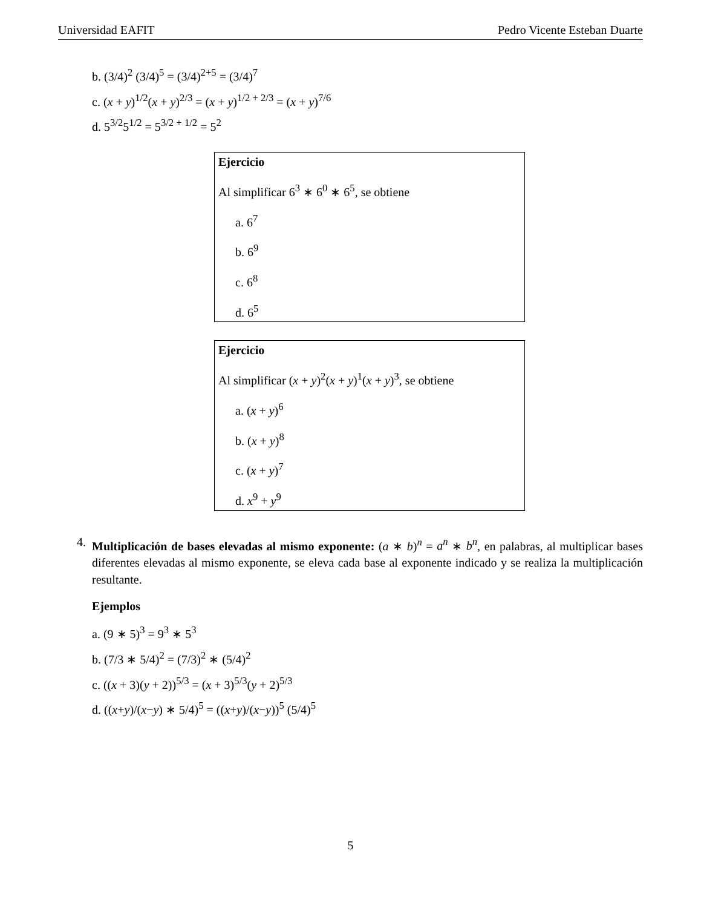Universidad EAFIT Pedro Vicente Esteban Duarte
b. (3/4)<sup>2</sup> (3/4)<sup>5</sup> = (3/4)<sup>2+5</sup> = (3/4)<sup>7</sup>
c. (x + y)<sup>1/2</sup>(x + y)<sup>2/3</sup> = (x + y)<sup>1/2 + 2/3</sup> = (x + y)<sup>7/6</sup>
d. 5<sup>3/2</sup>5<sup>1/2</sup> = 5<sup>3/2 + 1/2</sup> = 5<sup>2</sup>
Ejercicio
Al simplificar 6<sup>3</sup> ∗ 6<sup>0</sup> ∗ 6<sup>5</sup>, se obtiene
a. 6<sup>7</sup>
b. 6<sup>9</sup>
c. 6<sup>8</sup>
d. 6<sup>5</sup>
Ejercicio
Al simplificar (x + y)<sup>2</sup>(x + y)<sup>1</sup>(x + y)<sup>3</sup>, se obtiene
a. (x + y)<sup>6</sup>
b. (x + y)<sup>8</sup>
c. (x + y)<sup>7</sup>
d. x<sup>9</sup> + y<sup>9</sup>
4.
Multiplicación de bases elevadas al mismo exponente: (a ∗ b)<sup>n</sup> = a<sup>n</sup> ∗ b<sup>n</sup>, en palabras, al multiplicar bases diferentes elevadas al mismo exponente, se eleva cada base al exponente indicado y se realiza la multiplicación resultante.
Ejemplos
a. (9 ∗ 5)<sup>3</sup> = 9<sup>3</sup> ∗ 5<sup>3</sup>
b. (7/3 ∗ 5/4)<sup>2</sup> = (7/3)<sup>2</sup> ∗ (5/4)<sup>2</sup>
c. ((x + 3)(y + 2))<sup>5/3</sup> = (x + 3)<sup>5/3</sup>(y + 2)<sup>5/3</sup>
d. ((x+y)/(x−y) ∗ 5/4)<sup>5</sup> = ((x+y)/(x−y))<sup>5</sup> (5/4)<sup>5</sup>
5